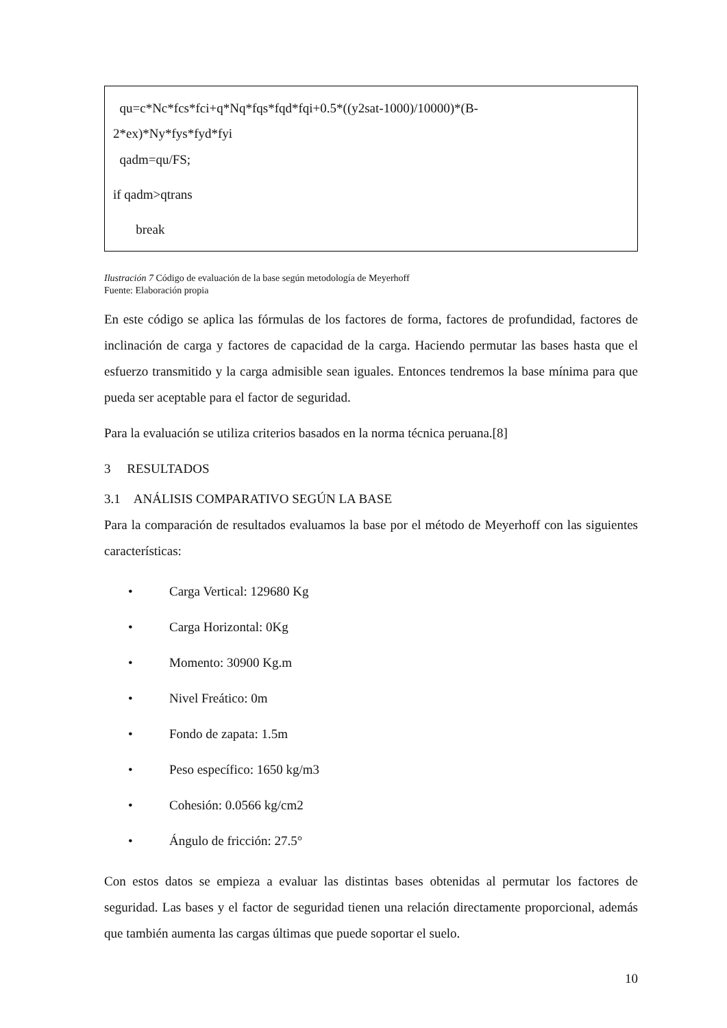qu=c*Nc*fcs*fci+q*Nq*fqs*fqd*fqi+0.5*((y2sat-1000)/10000)*(B-
2*ex)*Ny*fys*fyd*fyi
qadm=qu/FS;
if qadm>qtrans
break
Ilustración 7 Código de evaluación de la base según metodología de Meyerhoff
Fuente: Elaboración propia
En este código se aplica las fórmulas de los factores de forma, factores de profundidad, factores de inclinación de carga y factores de capacidad de la carga. Haciendo permutar las bases hasta que el esfuerzo transmitido y la carga admisible sean iguales. Entonces tendremos la base mínima para que pueda ser aceptable para el factor de seguridad.
Para la evaluación se utiliza criterios basados en la norma técnica peruana.[8]
3 RESULTADOS
3.1 ANÁLISIS COMPARATIVO SEGÚN LA BASE
Para la comparación de resultados evaluamos la base por el método de Meyerhoff con las siguientes características:
• Carga Vertical: 129680 Kg
• Carga Horizontal: 0Kg
• Momento: 30900 Kg.m
• Nivel Freático: 0m
• Fondo de zapata: 1.5m
• Peso específico: 1650 kg/m3
• Cohesión: 0.0566 kg/cm2
• Ángulo de fricción: 27.5°
Con estos datos se empieza a evaluar las distintas bases obtenidas al permutar los factores de seguridad. Las bases y el factor de seguridad tienen una relación directamente proporcional, además que también aumenta las cargas últimas que puede soportar el suelo.
10